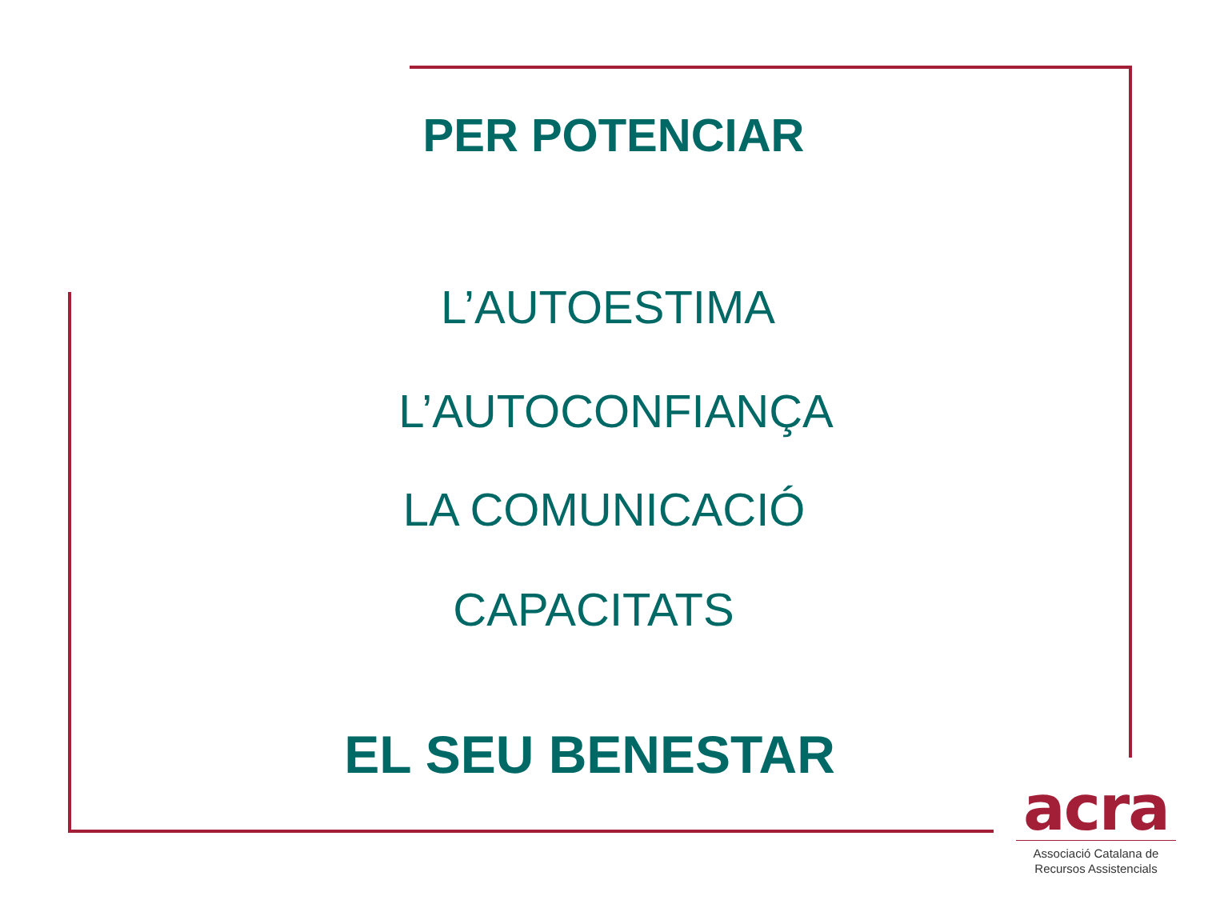PER POTENCIAR
L’AUTOESTIMA
L’AUTOCONFIANÇA
LA COMUNICACIÓ
CAPACITATS
EL SEU BENESTAR
acra
Associació Catalana de
Recursos Assistencials